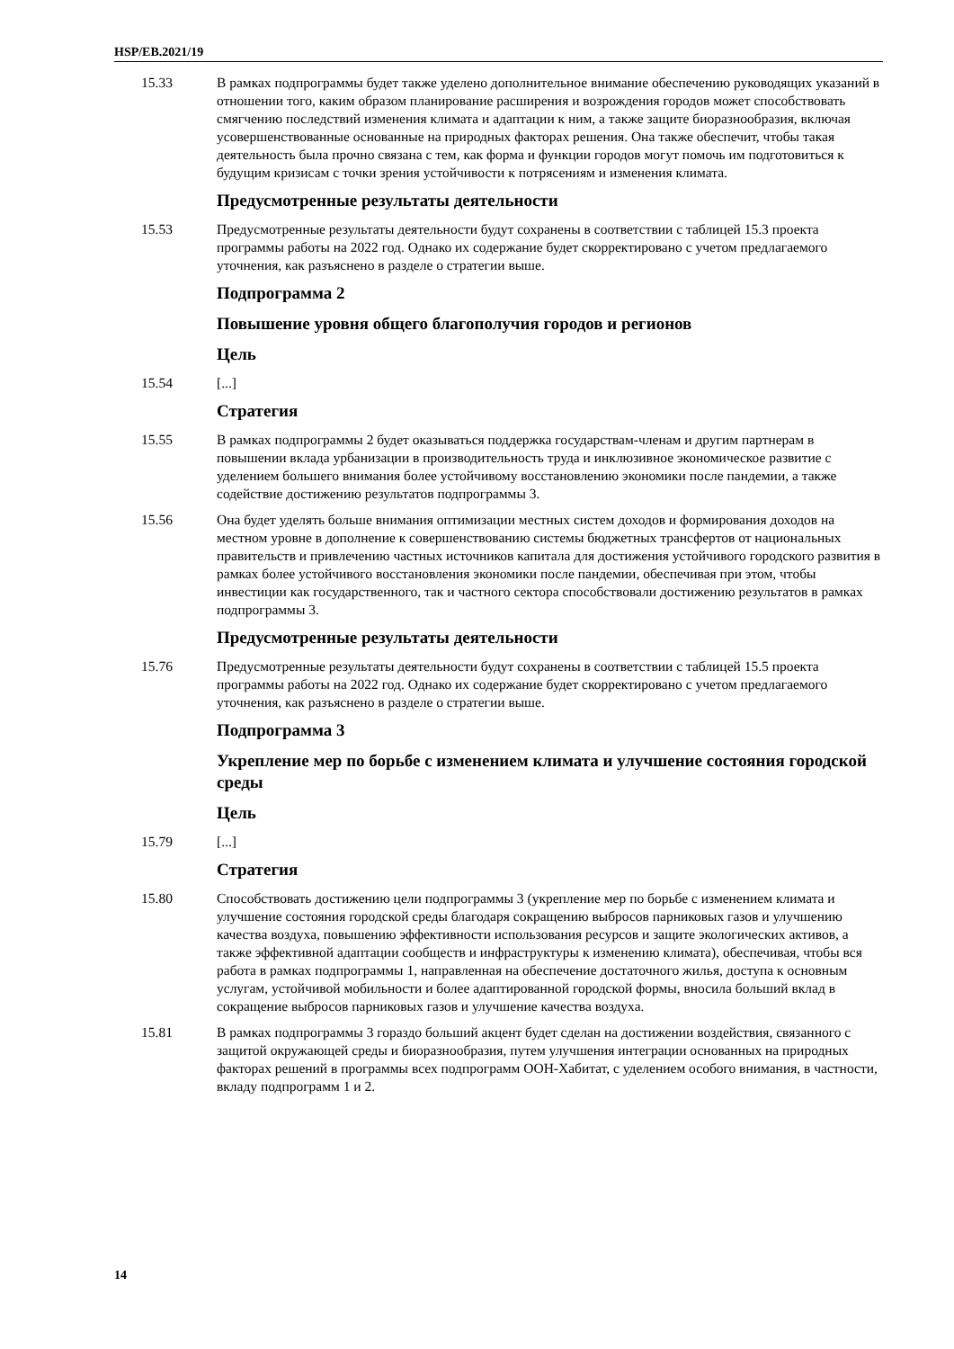HSP/EB.2021/19
15.33 В рамках подпрограммы будет также уделено дополнительное внимание обеспечению руководящих указаний в отношении того, каким образом планирование расширения и возрождения городов может способствовать смягчению последствий изменения климата и адаптации к ним, а также защите биоразнообразия, включая усовершенствованные основанные на природных факторах решения. Она также обеспечит, чтобы такая деятельность была прочно связана с тем, как форма и функции городов могут помочь им подготовиться к будущим кризисам с точки зрения устойчивости к потрясениям и изменения климата.
Предусмотренные результаты деятельности
15.53 Предусмотренные результаты деятельности будут сохранены в соответствии с таблицей 15.3 проекта программы работы на 2022 год. Однако их содержание будет скорректировано с учетом предлагаемого уточнения, как разъяснено в разделе о стратегии выше.
Подпрограмма 2
Повышение уровня общего благополучия городов и регионов
Цель
15.54 [...]
Стратегия
15.55 В рамках подпрограммы 2 будет оказываться поддержка государствам-членам и другим партнерам в повышении вклада урбанизации в производительность труда и инклюзивное экономическое развитие с уделением большего внимания более устойчивому восстановлению экономики после пандемии, а также содействие достижению результатов подпрограммы 3.
15.56 Она будет уделять больше внимания оптимизации местных систем доходов и формирования доходов на местном уровне в дополнение к совершенствованию системы бюджетных трансфертов от национальных правительств и привлечению частных источников капитала для достижения устойчивого городского развития в рамках более устойчивого восстановления экономики после пандемии, обеспечивая при этом, чтобы инвестиции как государственного, так и частного сектора способствовали достижению результатов в рамках подпрограммы 3.
Предусмотренные результаты деятельности
15.76 Предусмотренные результаты деятельности будут сохранены в соответствии с таблицей 15.5 проекта программы работы на 2022 год. Однако их содержание будет скорректировано с учетом предлагаемого уточнения, как разъяснено в разделе о стратегии выше.
Подпрограмма 3
Укрепление мер по борьбе с изменением климата и улучшение состояния городской среды
Цель
15.79 [...]
Стратегия
15.80 Способствовать достижению цели подпрограммы 3 (укрепление мер по борьбе с изменением климата и улучшение состояния городской среды благодаря сокращению выбросов парниковых газов и улучшению качества воздуха, повышению эффективности использования ресурсов и защите экологических активов, а также эффективной адаптации сообществ и инфраструктуры к изменению климата), обеспечивая, чтобы вся работа в рамках подпрограммы 1, направленная на обеспечение достаточного жилья, доступа к основным услугам, устойчивой мобильности и более адаптированной городской формы, вносила больший вклад в сокращение выбросов парниковых газов и улучшение качества воздуха.
15.81 В рамках подпрограммы 3 гораздо больший акцент будет сделан на достижении воздействия, связанного с защитой окружающей среды и биоразнообразия, путем улучшения интеграции основанных на природных факторах решений в программы всех подпрограмм ООН-Хабитат, с уделением особого внимания, в частности, вкладу подпрограмм 1 и 2.
14